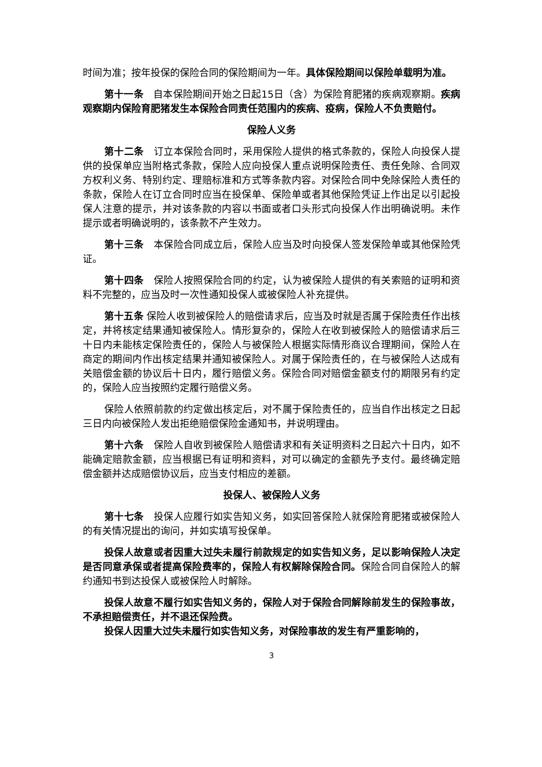时间为准；按年投保的保险合同的保险期间为一年。具体保险期间以保险单载明为准。
第十一条　自本保险期间开始之日起15日（含）为保险育肥猪的疾病观察期。疾病观察期内保险育肥猪发生本保险合同责任范围内的疾病、疫病，保险人不负责赔付。
保险人义务
第十二条　订立本保险合同时，采用保险人提供的格式条款的，保险人向投保人提供的投保单应当附格式条款，保险人应向投保人重点说明保险责任、责任免除、合同双方权利义务、特别约定、理赔标准和方式等条款内容。对保险合同中免除保险人责任的条款，保险人在订立合同时应当在投保单、保险单或者其他保险凭证上作出足以引起投保人注意的提示，并对该条款的内容以书面或者口头形式向投保人作出明确说明。未作提示或者明确说明的，该条款不产生效力。
第十三条　本保险合同成立后，保险人应当及时向投保人签发保险单或其他保险凭证。
第十四条　保险人按照保险合同的约定，认为被保险人提供的有关索赔的证明和资料不完整的，应当及时一次性通知投保人或被保险人补充提供。
第十五条 保险人收到被保险人的赔偿请求后，应当及时就是否属于保险责任作出核定，并将核定结果通知被保险人。情形复杂的，保险人在收到被保险人的赔偿请求后三十日内未能核定保险责任的，保险人与被保险人根据实际情形商议合理期间，保险人在商定的期间内作出核定结果并通知被保险人。对属于保险责任的，在与被保险人达成有关赔偿金额的协议后十日内，履行赔偿义务。保险合同对赔偿金额支付的期限另有约定的，保险人应当按照约定履行赔偿义务。
保险人依照前款的约定做出核定后，对不属于保险责任的，应当自作出核定之日起三日内向被保险人发出拒绝赔偿保险金通知书，并说明理由。
第十六条　保险人自收到被保险人赔偿请求和有关证明资料之日起六十日内，如不能确定赔款金额，应当根据已有证明和资料，对可以确定的金额先予支付。最终确定赔偿金额并达成赔偿协议后，应当支付相应的差额。
投保人、被保险人义务
第十七条　投保人应履行如实告知义务，如实回答保险人就保险育肥猪或被保险人的有关情况提出的询问，并如实填写投保单。
投保人故意或者因重大过失未履行前款规定的如实告知义务，足以影响保险人决定是否同意承保或者提高保险费率的，保险人有权解除保险合同。保险合同自保险人的解约通知书到达投保人或被保险人时解除。
投保人故意不履行如实告知义务的，保险人对于保险合同解除前发生的保险事故，不承担赔偿责任，并不退还保险费。
投保人因重大过失未履行如实告知义务，对保险事故的发生有严重影响的，
3